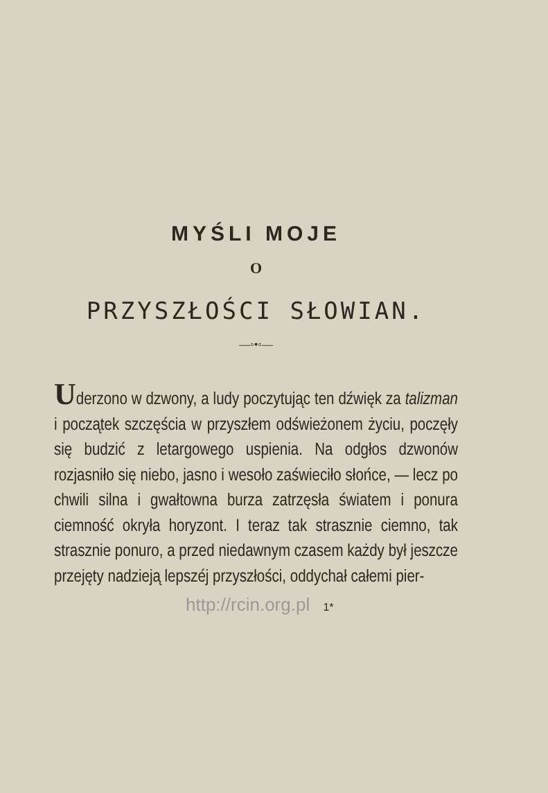MYŚLI MOJE
O
PRZYSZŁOŚCI SŁOWIAN.
—◦•◦—
Uderzono w dzwony, a ludy poczytując ten dźwięk za talizman i początek szczęścia w przyszłem odświeżonem życiu, poczęły się budzić z letargowego uspienia. Na odgłos dzwonów rozjasniło się niebo, jasno i wesoło zaświeciło słońce, — lecz po chwili silna i gwałtowna burza zatrzęsła światem i ponura ciemność okryła horyzont. I teraz tak strasznie ciemno, tak strasznie ponuro, a przed niedawnym czasem każdy był jeszcze przejęty nadzieją lepszéj przyszłości, oddychał całemi pier-
http://rcin.org.pl 1*